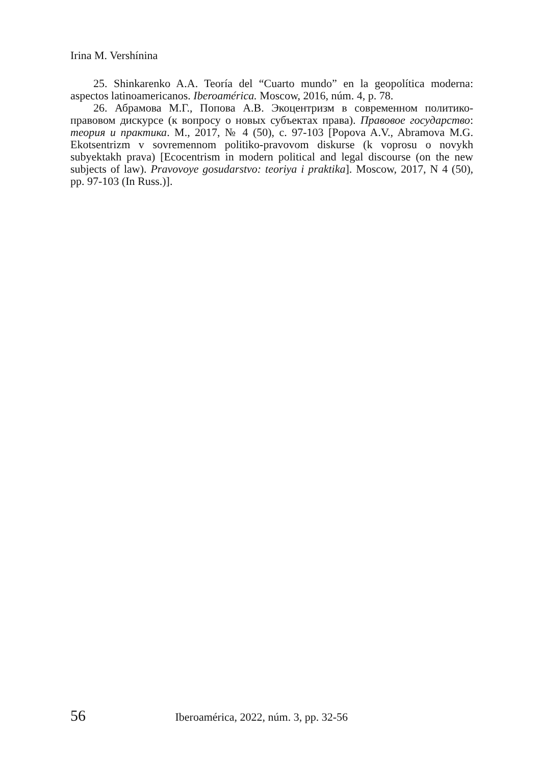Irina M. Vershínina
25. Shinkarenko A.A. Teoría del “Cuarto mundo” en la geopolítica moderna: aspectos latinoamericanos. Iberoamérica. Moscow, 2016, núm. 4, p. 78.
26. Абрамова М.Г., Попова А.В. Экоцентризм в современном политико-правовом дискурсе (к вопросу о новых субъектах права). Правовое государство: теория и практика. М., 2017, № 4 (50), с. 97-103 [Popova A.V., Abramova M.G. Ekotsentrizm v sovremennom politiko-pravovom diskurse (k voprosu o novykh subyektakh prava) [Ecocentrism in modern political and legal discourse (on the new subjects of law). Pravovoye gosudarstvo: teoriya i praktika]. Moscow, 2017, N 4 (50), pp. 97-103 (In Russ.)].
56 Iberoamérica, 2022, núm. 3, pp. 32-56